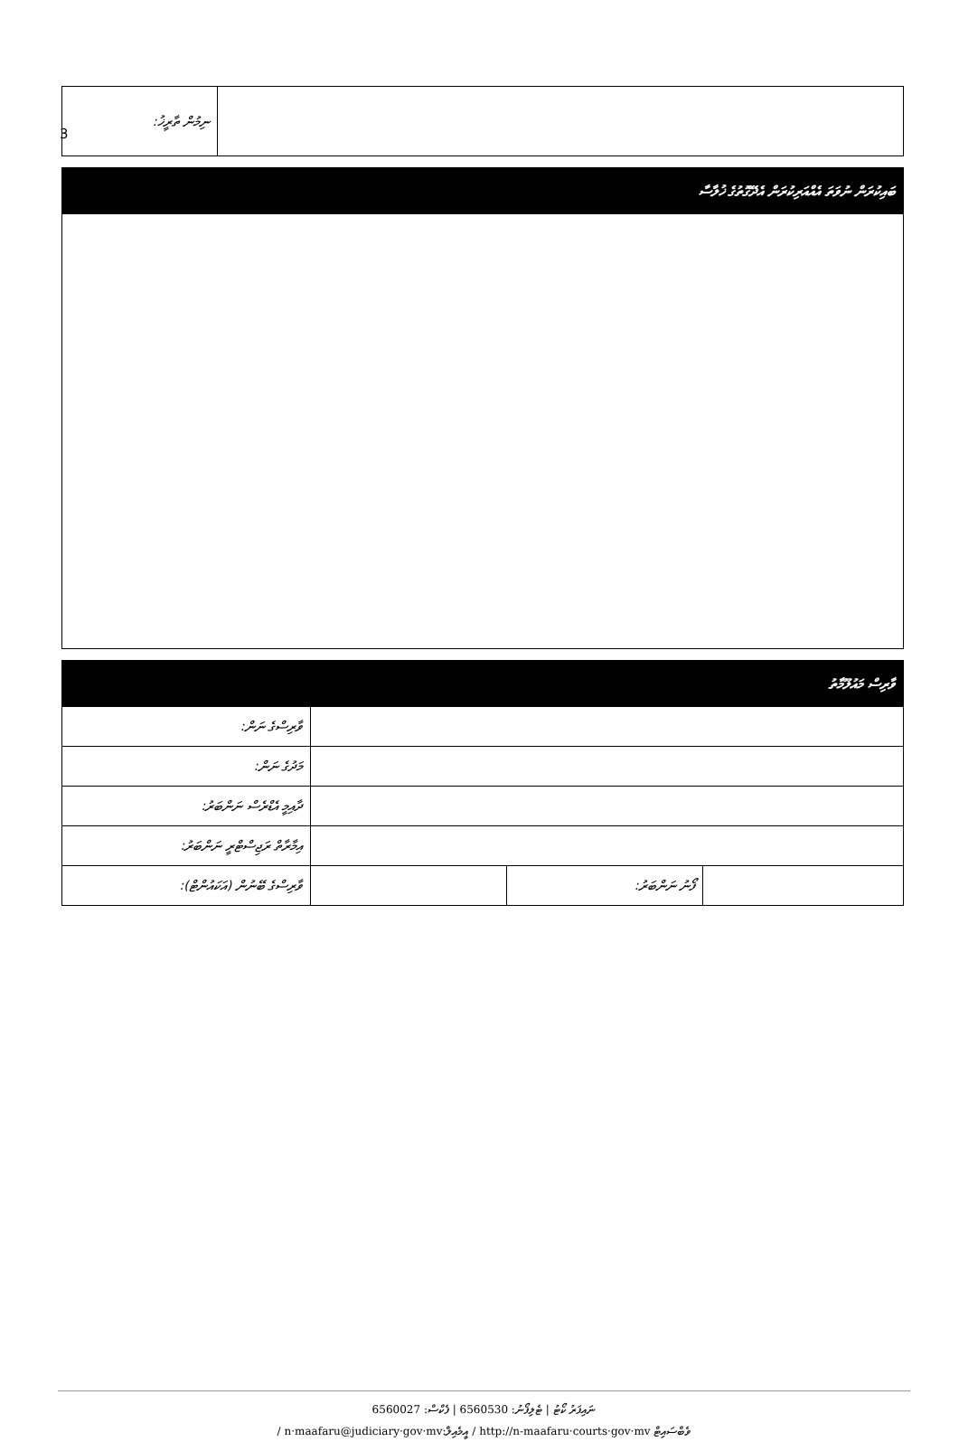3
| ނިމުން ތާރީޚު: | |
| ބައިކުރަން ނުވަތަ އެއްއަރިކުރަން އެދޭގޮތުގެ ޚުލާސާ |
| ވާރިސް މައުލޫމާތު | | | |
| ވާރިސްގެ ނަން: | | | |
| މަދުގެ ނަން: | | | |
| ދާއިމީ އެޑްރެސް ނަންބަރު: | | | |
| އިމާރާތް ރަޖިސްޓްރީ ނަންބަރު: | | | |
| ވާރިސްގެ ބޭނުން (އަކައުންޓް): | | ފޯނު ނަންބަރު: | |
ނައިފަރު ކޯޓު | ޓެލިފޯނު: 6560530 | ފެކްސް: 6560027
/ n·maafaru@judiciary·gov·mv:އީމެއިލް / http://n-maafaru·courts·gov·mv ވެބްސައިޓް